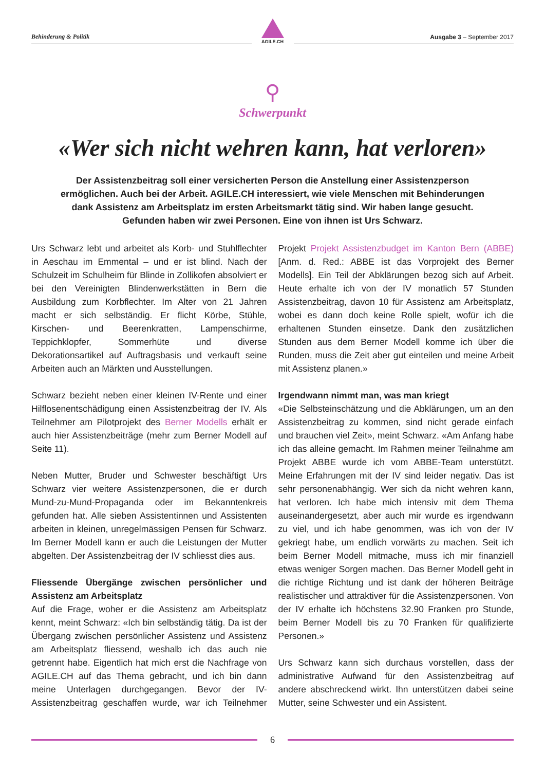Behinderung & Politik
AGILE.CH
Ausgabe 3 – September 2017
⚲
Schwerpunkt
«Wer sich nicht wehren kann, hat verloren»
Der Assistenzbeitrag soll einer versicherten Person die Anstellung einer Assistenzperson ermöglichen. Auch bei der Arbeit. AGILE.CH interessiert, wie viele Menschen mit Behinderungen dank Assistenz am Arbeitsplatz im ersten Arbeitsmarkt tätig sind. Wir haben lange gesucht. Gefunden haben wir zwei Personen. Eine von ihnen ist Urs Schwarz.
Urs Schwarz lebt und arbeitet als Korb- und Stuhlflechter in Aeschau im Emmental – und er ist blind. Nach der Schulzeit im Schulheim für Blinde in Zollikofen absolviert er bei den Vereinigten Blindenwerkstätten in Bern die Ausbildung zum Korbflechter. Im Alter von 21 Jahren macht er sich selbständig. Er flicht Körbe, Stühle, Kirschen- und Beerenkratten, Lampenschirme, Teppichklopfer, Sommerhüte und diverse Dekorationsartikel auf Auftragsbasis und verkauft seine Arbeiten auch an Märkten und Ausstellungen.
Schwarz bezieht neben einer kleinen IV-Rente und einer Hilflosenentschädigung einen Assistenzbeitrag der IV. Als Teilnehmer am Pilotprojekt des Berner Modells erhält er auch hier Assistenzbeiträge (mehr zum Berner Modell auf Seite 11).
Neben Mutter, Bruder und Schwester beschäftigt Urs Schwarz vier weitere Assistenzpersonen, die er durch Mund-zu-Mund-Propaganda oder im Bekanntenkreis gefunden hat. Alle sieben Assistentinnen und Assistenten arbeiten in kleinen, unregelmässigen Pensen für Schwarz. Im Berner Modell kann er auch die Leistungen der Mutter abgelten. Der Assistenzbeitrag der IV schliesst dies aus.
Fliessende Übergänge zwischen persönlicher und Assistenz am Arbeitsplatz
Auf die Frage, woher er die Assistenz am Arbeitsplatz kennt, meint Schwarz: «Ich bin selbständig tätig. Da ist der Übergang zwischen persönlicher Assistenz und Assistenz am Arbeitsplatz fliessend, weshalb ich das auch nie getrennt habe. Eigentlich hat mich erst die Nachfrage von AGILE.CH auf das Thema gebracht, und ich bin dann meine Unterlagen durchgegangen. Bevor der IV-Assistenzbeitrag geschaffen wurde, war ich Teilnehmer Projekt Projekt Assistenzbudget im Kanton Bern (ABBE) [Anm. d. Red.: ABBE ist das Vorprojekt des Berner Modells]. Ein Teil der Abklärungen bezog sich auf Arbeit. Heute erhalte ich von der IV monatlich 57 Stunden Assistenzbeitrag, davon 10 für Assistenz am Arbeitsplatz, wobei es dann doch keine Rolle spielt, wofür ich die erhaltenen Stunden einsetze. Dank den zusätzlichen Stunden aus dem Berner Modell komme ich über die Runden, muss die Zeit aber gut einteilen und meine Arbeit mit Assistenz planen.»
Irgendwann nimmt man, was man kriegt
«Die Selbsteinschätzung und die Abklärungen, um an den Assistenzbeitrag zu kommen, sind nicht gerade einfach und brauchen viel Zeit», meint Schwarz. «Am Anfang habe ich das alleine gemacht. Im Rahmen meiner Teilnahme am Projekt ABBE wurde ich vom ABBE-Team unterstützt. Meine Erfahrungen mit der IV sind leider negativ. Das ist sehr personenabhängig. Wer sich da nicht wehren kann, hat verloren. Ich habe mich intensiv mit dem Thema auseinandergesetzt, aber auch mir wurde es irgendwann zu viel, und ich habe genommen, was ich von der IV gekriegt habe, um endlich vorwärts zu machen. Seit ich beim Berner Modell mitmache, muss ich mir finanziell etwas weniger Sorgen machen. Das Berner Modell geht in die richtige Richtung und ist dank der höheren Beiträge realistischer und attraktiver für die Assistenzpersonen. Von der IV erhalte ich höchstens 32.90 Franken pro Stunde, beim Berner Modell bis zu 70 Franken für qualifizierte Personen.»
Urs Schwarz kann sich durchaus vorstellen, dass der administrative Aufwand für den Assistenzbeitrag auf andere abschreckend wirkt. Ihn unterstützen dabei seine Mutter, seine Schwester und ein Assistent.
6